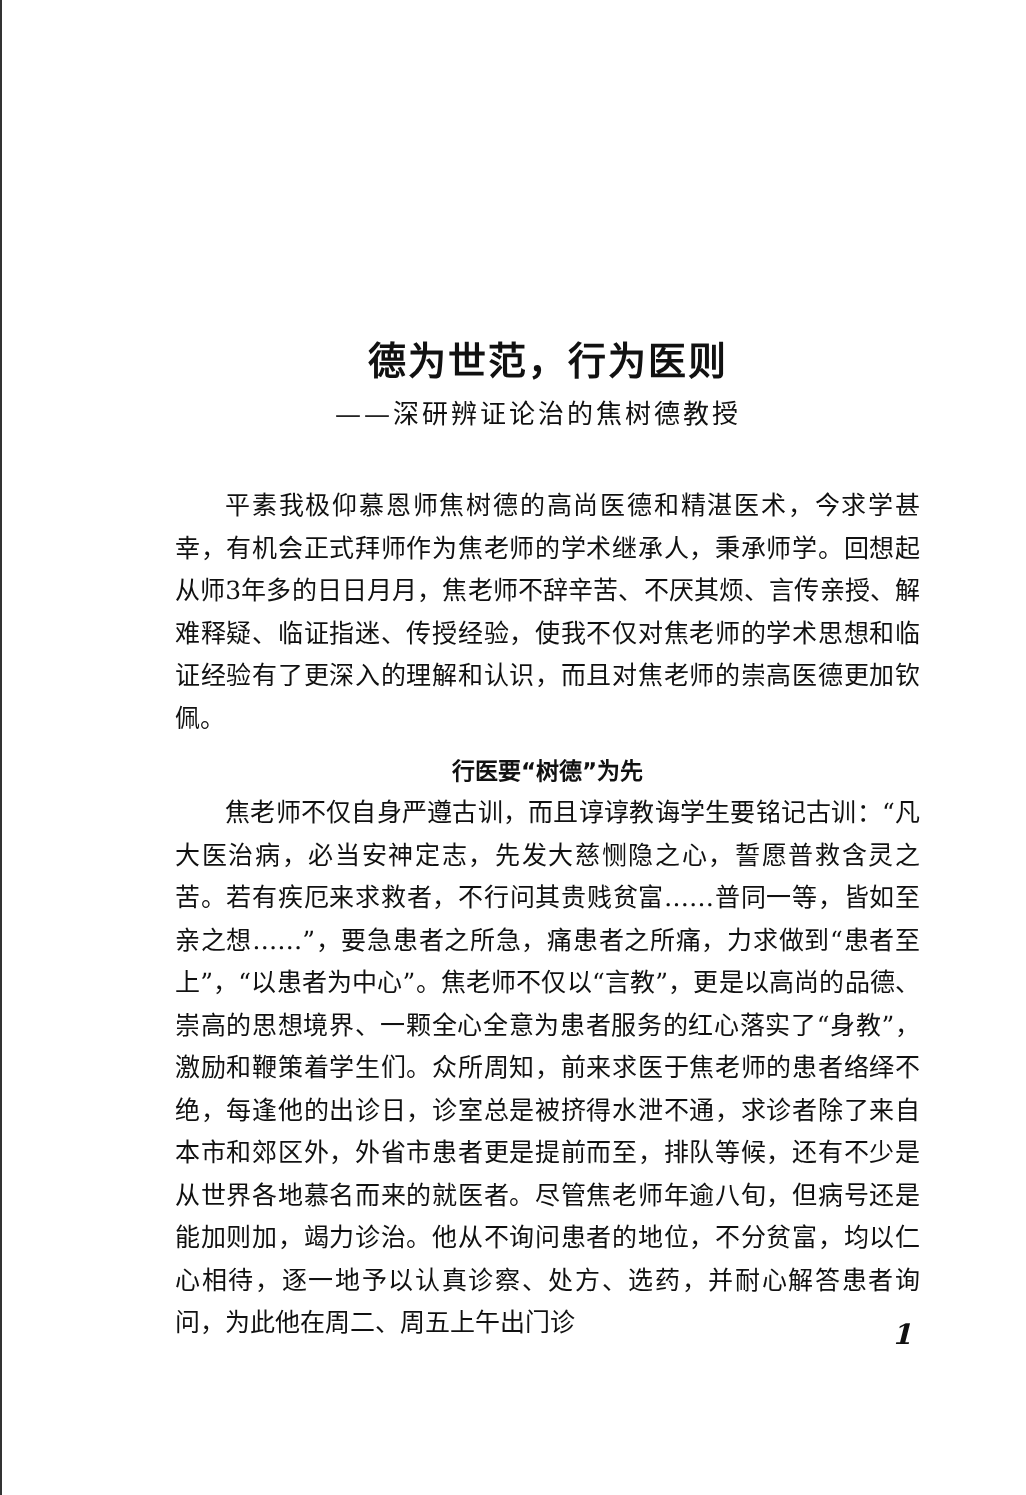德为世范，行为医则
——深研辨证论治的焦树德教授
平素我极仰慕恩师焦树德的高尚医德和精湛医术，今求学甚幸，有机会正式拜师作为焦老师的学术继承人，秉承师学。回想起从师3年多的日日月月，焦老师不辞辛苦、不厌其烦、言传亲授、解难释疑、临证指迷、传授经验，使我不仅对焦老师的学术思想和临证经验有了更深入的理解和认识，而且对焦老师的崇高医德更加钦佩。
行医要“树德”为先
焦老师不仅自身严遵古训，而且谆谆教诲学生要铭记古训：“凡大医治病，必当安神定志，先发大慈恻隐之心，誓愿普救含灵之苦。若有疾厄来求救者，不行问其贵贱贫富……普同一等，皆如至亲之想……”，要急患者之所急，痛患者之所痛，力求做到“患者至上”，“以患者为中心”。焦老师不仅以“言教”，更是以高尚的品德、崇高的思想境界、一颗全心全意为患者服务的红心落实了“身教”，激励和鞭策着学生们。众所周知，前来求医于焦老师的患者络绎不绝，每逢他的出诊日，诊室总是被挤得水泄不通，求诊者除了来自本市和郊区外，外省市患者更是提前而至，排队等候，还有不少是从世界各地慕名而来的就医者。尽管焦老师年逾八旬，但病号还是能加则加，竭力诊治。他从不询问患者的地位，不分贫富，均以仁心相待，逐一地予以认真诊察、处方、选药，并耐心解答患者询问，为此他在周二、周五上午出门诊
1